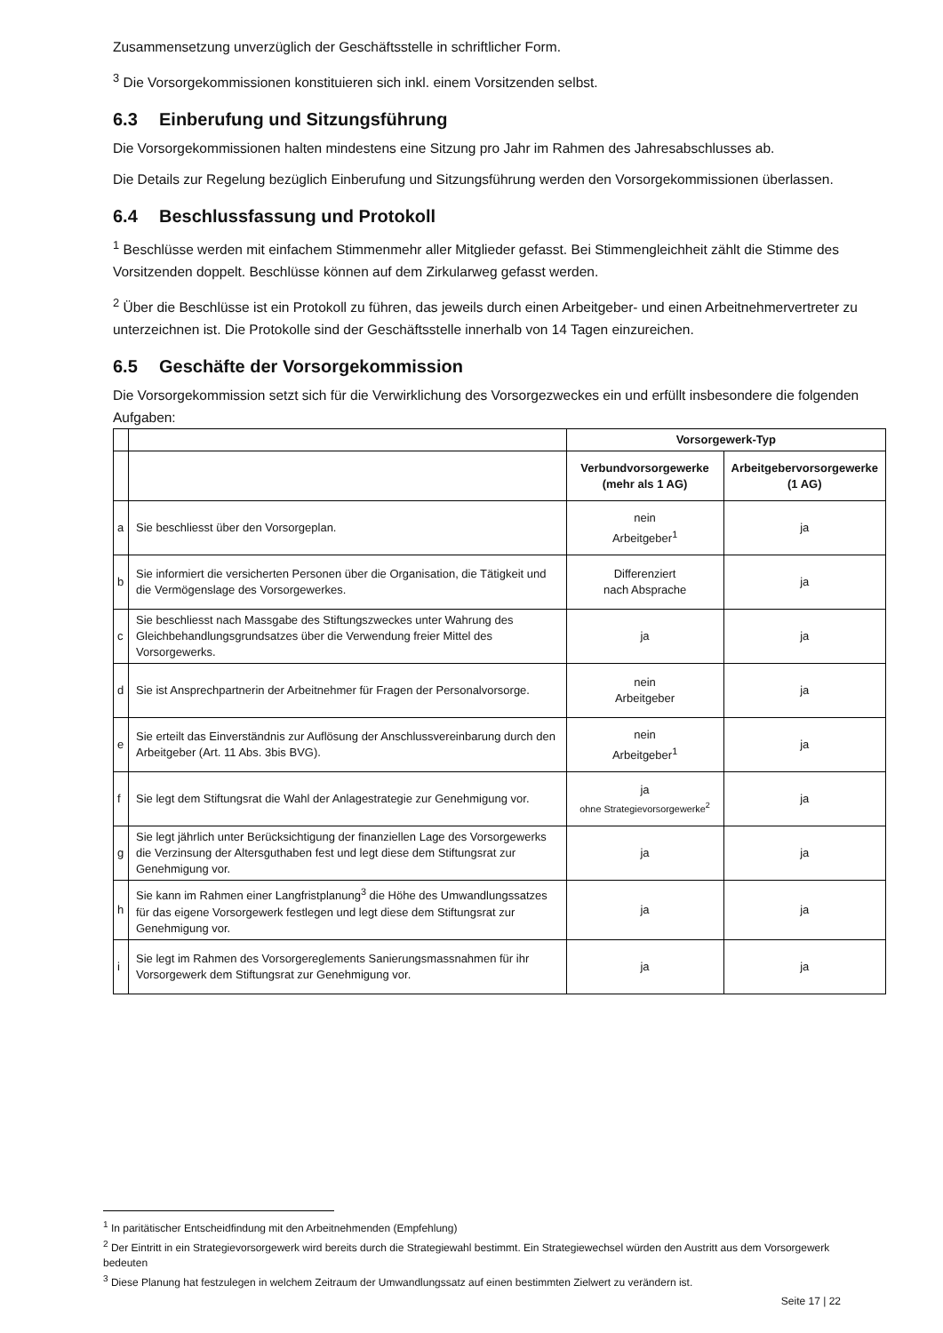Zusammensetzung unverzüglich der Geschäftsstelle in schriftlicher Form.
<sup>3</sup> Die Vorsorgekommissionen konstituieren sich inkl. einem Vorsitzenden selbst.
6.3 Einberufung und Sitzungsführung
Die Vorsorgekommissionen halten mindestens eine Sitzung pro Jahr im Rahmen des Jahresabschlusses ab.
Die Details zur Regelung bezüglich Einberufung und Sitzungsführung werden den Vorsorgekommissionen überlassen.
6.4 Beschlussfassung und Protokoll
<sup>1</sup> Beschlüsse werden mit einfachem Stimmenmehr aller Mitglieder gefasst. Bei Stimmengleichheit zählt die Stimme des Vorsitzenden doppelt. Beschlüsse können auf dem Zirkularweg gefasst werden.
<sup>2</sup> Über die Beschlüsse ist ein Protokoll zu führen, das jeweils durch einen Arbeitgeber- und einen Arbeitnehmervertreter zu unterzeichnen ist. Die Protokolle sind der Geschäftsstelle innerhalb von 14 Tagen einzureichen.
6.5 Geschäfte der Vorsorgekommission
Die Vorsorgekommission setzt sich für die Verwirklichung des Vorsorgezweckes ein und erfüllt insbesondere die folgenden Aufgaben:
| | | Vorsorgewerk-Typ | |
| | | Verbundvorsorgewerke (mehr als 1 AG) | Arbeitgebervorsorgewerke (1 AG) |
| a | Sie beschliesst über den Vorsorgeplan. | nein Arbeitgeber<sup>1</sup> | ja |
| b | Sie informiert die versicherten Personen über die Organisation, die Tätigkeit und die Vermögenslage des Vorsorgewerkes. | Differenziert nach Absprache | ja |
| c | Sie beschliesst nach Massgabe des Stiftungszweckes unter Wahrung des Gleichbehandlungsgrundsatzes über die Verwendung freier Mittel des Vorsorgewerks. | ja | ja |
| d | Sie ist Ansprechpartnerin der Arbeitnehmer für Fragen der Personalvorsorge. | nein Arbeitgeber | ja |
| e | Sie erteilt das Einverständnis zur Auflösung der Anschlussvereinbarung durch den Arbeitgeber (Art. 11 Abs. 3bis BVG). | nein Arbeitgeber<sup>1</sup> | ja |
| f | Sie legt dem Stiftungsrat die Wahl der Anlagestrategie zur Genehmigung vor. | ja ohne Strategievorsorgewerke<sup>2</sup> | ja |
| g | Sie legt jährlich unter Berücksichtigung der finanziellen Lage des Vorsorgewerks die Verzinsung der Altersguthaben fest und legt diese dem Stiftungsrat zur Genehmigung vor. | ja | ja |
| h | Sie kann im Rahmen einer Langfristplanung<sup>3</sup> die Höhe des Umwandlungssatzes für das eigene Vorsorgewerk festlegen und legt diese dem Stiftungsrat zur Genehmigung vor. | ja | ja |
| i | Sie legt im Rahmen des Vorsorgereglements Sanierungsmassnahmen für ihr Vorsorgewerk dem Stiftungsrat zur Genehmigung vor. | ja | ja |
<sup>1</sup> In paritätischer Entscheidfindung mit den Arbeitnehmenden (Empfehlung)
<sup>2</sup> Der Eintritt in ein Strategievorsorgewerk wird bereits durch die Strategiewahl bestimmt. Ein Strategiewechsel würden den Austritt aus dem Vorsorgewerk bedeuten
<sup>3</sup> Diese Planung hat festzulegen in welchem Zeitraum der Umwandlungssatz auf einen bestimmten Zielwert zu verändern ist.
Seite 17 | 22